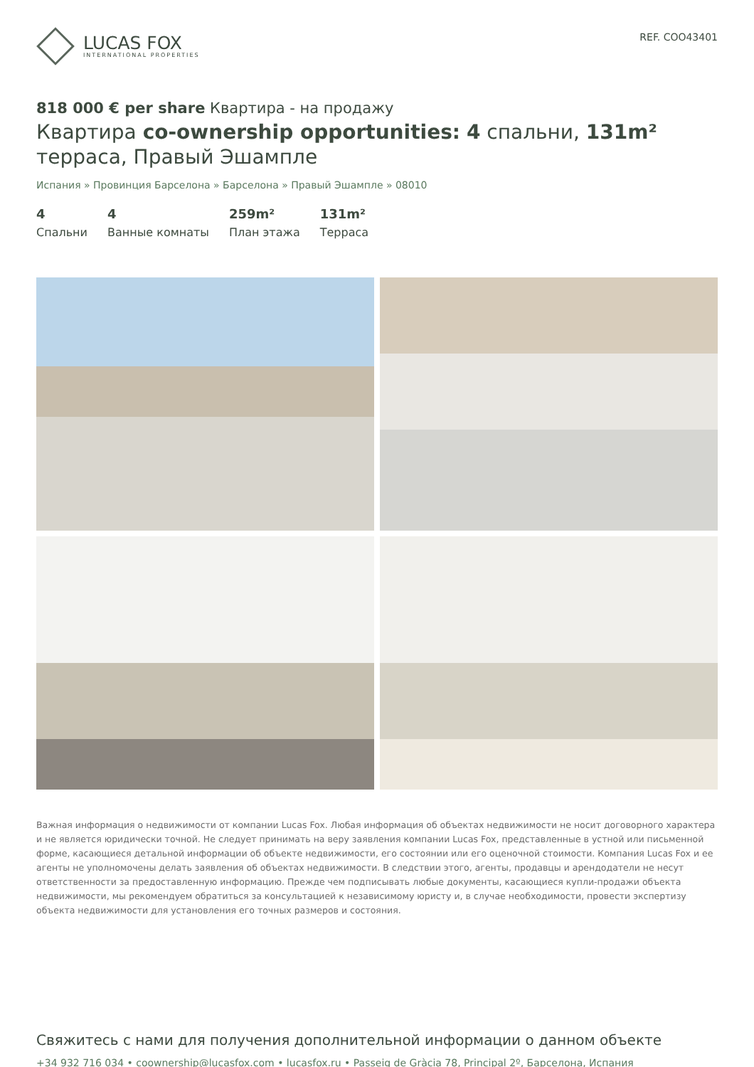LUCAS FOX
INTERNATIONAL PROPERTIES
REF. COO43401
818 000 € per share Квартира - на продажу
Квартира co-ownership opportunities: 4 спальни, 131m² терраса, Правый Эшампле
Испания » Провинция Барселона » Барселона » Правый Эшампле » 08010
4
Спальни
4
Ванные комнаты
259m²
План этажа
131m²
Терраса
Важная информация о недвижимости от компании Lucas Fox. Любая информация об объектах недвижимости не носит договорного характера и не является юридически точной. Не следует принимать на веру заявления компании Lucas Fox, представленные в устной или письменной форме, касающиеся детальной информации об объекте недвижимости, его состоянии или его оценочной стоимости. Компания Lucas Fox и ее агенты не уполномочены делать заявления об объектах недвижимости. В следствии этого, агенты, продавцы и арендодатели не несут ответственности за предоставленную информацию. Прежде чем подписывать любые документы, касающиеся купли-продажи объекта недвижимости, мы рекомендуем обратиться за консультацией к независимому юристу и, в случае необходимости, провести экспертизу объекта недвижимости для установления его точных размеров и состояния.
Свяжитесь с нами для получения дополнительной информации о данном объекте
+34 932 716 034 • coownership@lucasfox.com • lucasfox.ru • Passeig de Gràcia 78, Principal 2º, Барселона, Испания